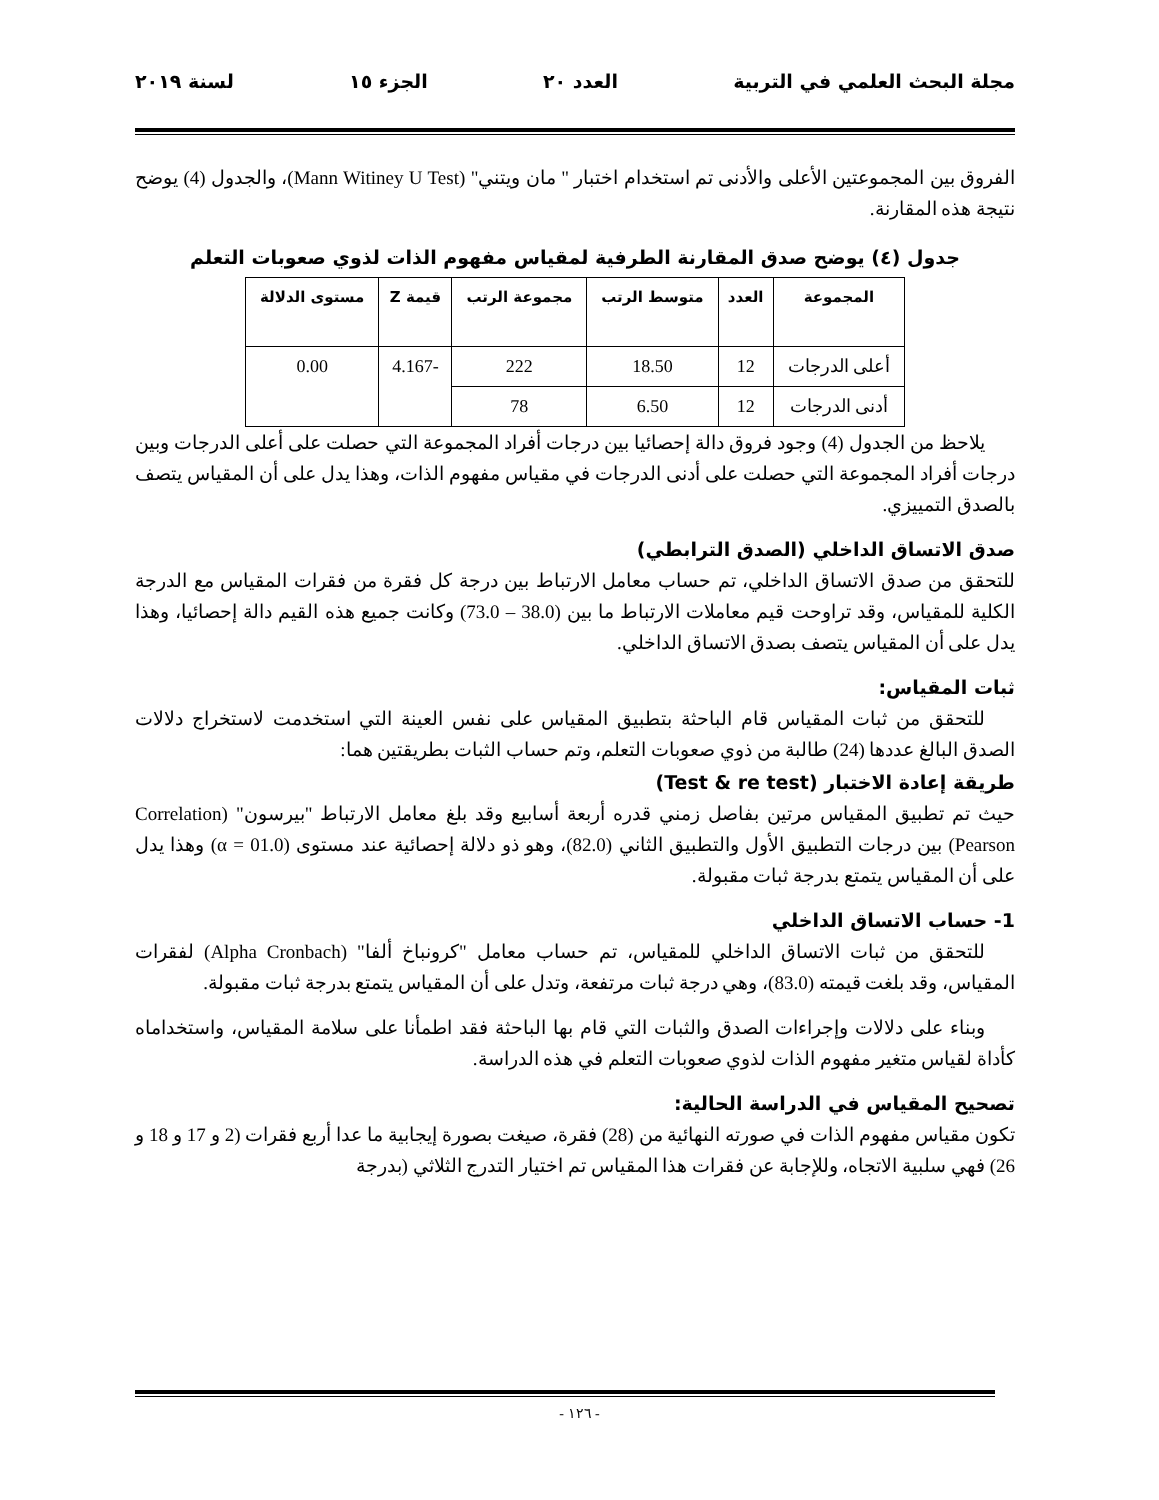مجلة البحث العلمي في التربية العدد ٢٠ الجزء ١٥ لسنة ٢٠١٩
الفروق بين المجموعتين الأعلى والأدنى تم استخدام اختبار " مان ويتني" (Mann Witiney U Test)، والجدول (4) يوضح نتيجة هذه المقارنة.
جدول (٤) يوضح صدق المقارنة الطرفية لمقياس مفهوم الذات لذوي صعوبات التعلم
| المجموعة | العدد | متوسط الرتب | مجموعة الرتب | قيمة Z | مستوى الدلالة |
| --- | --- | --- | --- | --- | --- |
| أعلى الدرجات | 12 | 18.50 | 222 | -4.167 | 0.00 |
| أدنى الدرجات | 12 | 6.50 | 78 | | |
يلاحظ من الجدول (4) وجود فروق دالة إحصائيا بين درجات أفراد المجموعة التي حصلت على أعلى الدرجات وبين درجات أفراد المجموعة التي حصلت على أدنى الدرجات في مقياس مفهوم الذات، وهذا يدل على أن المقياس يتصف بالصدق التمييزي.
صدق الاتساق الداخلي (الصدق الترابطي)
للتحقق من صدق الاتساق الداخلي، تم حساب معامل الارتباط بين درجة كل فقرة من فقرات المقياس مع الدرجة الكلية للمقياس، وقد تراوحت قيم معاملات الارتباط ما بين (38.0 – 73.0) وكانت جميع هذه القيم دالة إحصائيا، وهذا يدل على أن المقياس يتصف بصدق الاتساق الداخلي.
ثبات المقياس:
للتحقق من ثبات المقياس قام الباحثة بتطبيق المقياس على نفس العينة التي استخدمت لاستخراج دلالات الصدق البالغ عددها (24) طالبة من ذوي صعوبات التعلم، وتم حساب الثبات بطريقتين هما:
طريقة إعادة الاختبار (Test & re test)
حيث تم تطبيق المقياس مرتين بفاصل زمني قدره أربعة أسابيع وقد بلغ معامل الارتباط "بيرسون" (Correlation Pearson) بين درجات التطبيق الأول والتطبيق الثاني (82.0)، وهو ذو دلالة إحصائية عند مستوى (α = 01.0) وهذا يدل على أن المقياس يتمتع بدرجة ثبات مقبولة.
1- حساب الاتساق الداخلي
للتحقق من ثبات الاتساق الداخلي للمقياس، تم حساب معامل "كرونباخ ألفا" (Alpha Cronbach) لفقرات المقياس، وقد بلغت قيمته (83.0)، وهي درجة ثبات مرتفعة، وتدل على أن المقياس يتمتع بدرجة ثبات مقبولة.
وبناء على دلالات وإجراءات الصدق والثبات التي قام بها الباحثة فقد اطمأنا على سلامة المقياس، واستخداماه كأداة لقياس متغير مفهوم الذات لذوي صعوبات التعلم في هذه الدراسة.
تصحيح المقياس في الدراسة الحالية:
تكون مقياس مفهوم الذات في صورته النهائية من (28) فقرة، صيغت بصورة إيجابية ما عدا أربع فقرات (2 و 17 و 18 و 26) فهي سلبية الاتجاه، وللإجابة عن فقرات هذا المقياس تم اختيار التدرج الثلاثي (بدرجة
- ١٢٦ -